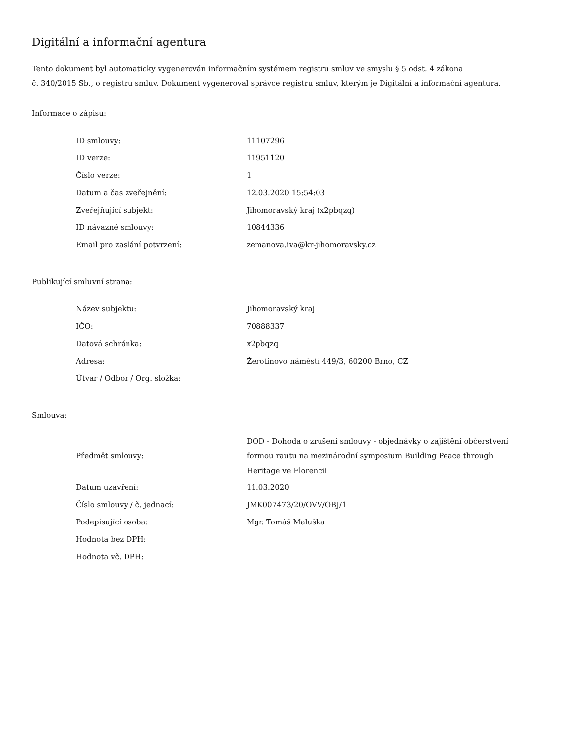Digitální a informační agentura
Tento dokument byl automaticky vygenerován informačním systémem registru smluv ve smyslu § 5 odst. 4 zákona
č. 340/2015 Sb., o registru smluv. Dokument vygeneroval správce registru smluv, kterým je Digitální a informační agentura.
Informace o zápisu:
| ID smlouvy: | 11107296 |
| ID verze: | 11951120 |
| Číslo verze: | 1 |
| Datum a čas zveřejnění: | 12.03.2020 15:54:03 |
| Zveřejňující subjekt: | Jihomoravský kraj (x2pbqzq) |
| ID návazné smlouvy: | 10844336 |
| Email pro zaslání potvrzení: | zemanova.iva@kr-jihomoravsky.cz |
Publikující smluvní strana:
| Název subjektu: | Jihomoravský kraj |
| IČO: | 70888337 |
| Datová schránka: | x2pbqzq |
| Adresa: | Žerotínovo náměstí 449/3, 60200 Brno, CZ |
| Útvar / Odbor / Org. složka: | |
Smlouva:
| Předmět smlouvy: | DOD - Dohoda o zrušení smlouvy - objednávky o zajištění občerstvení formou rautu na mezinárodní symposium Building Peace through Heritage ve Florencii |
| Datum uzavření: | 11.03.2020 |
| Číslo smlouvy / č. jednací: | JMK007473/20/OVV/OBJ/1 |
| Podepisující osoba: | Mgr. Tomáš Maluška |
| Hodnota bez DPH: | |
| Hodnota vč. DPH: | |